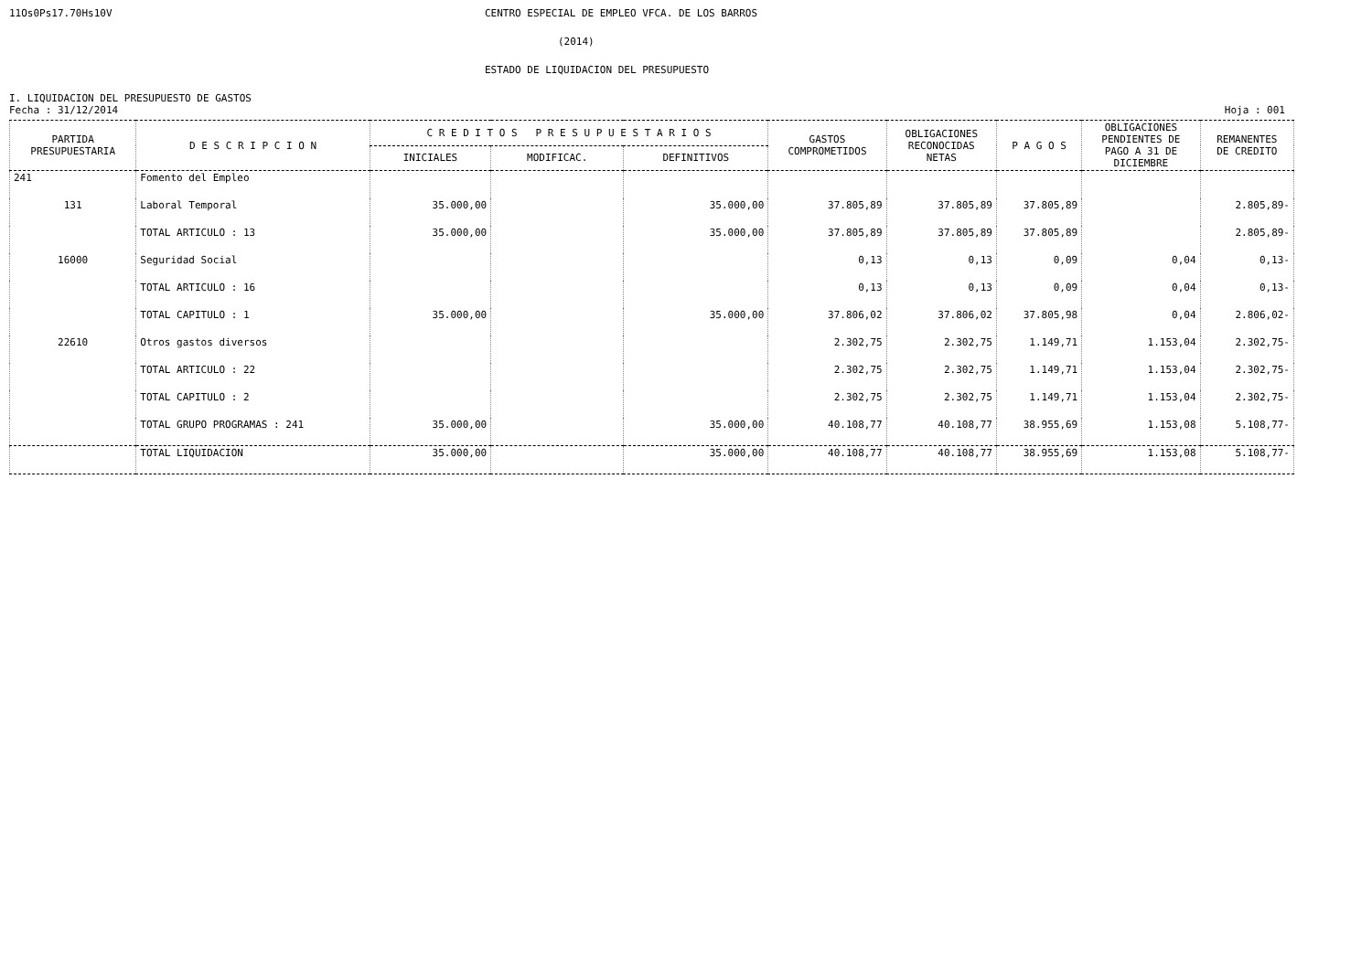11Os0Ps17.70Hs10V
CENTRO ESPECIAL DE EMPLEO VFCA. DE LOS BARROS
(2014)
ESTADO DE LIQUIDACION DEL PRESUPUESTO
I. LIQUIDACION DEL PRESUPUESTO DE GASTOS
Fecha : 31/12/2014 Hoja : 001
| PARTIDA PRESUPUESTARIA | D E S C R I P C I O N | C R E D I T O S P R E S U P U E S T A R I O S | | | GASTOS COMPROMETIDOS | OBLIGACIONES RECONOCIDAS NETAS | P A G O S | OBLIGACIONES PENDIENTES DE PAGO A 31 DE DICIEMBRE | REMANENTES DE CREDITO |
| --- | --- | --- | --- | --- | --- | --- | --- | --- | --- |
| | | INICIALES | MODIFICAC. | DEFINITIVOS | | | | | |
| 241 | Fomento del Empleo | | | | | | | | |
| 131 | Laboral Temporal | 35.000,00 | | 35.000,00 | 37.805,89 | 37.805,89 | 37.805,89 | | 2.805,89- |
| | TOTAL ARTICULO : 13 | 35.000,00 | | 35.000,00 | 37.805,89 | 37.805,89 | 37.805,89 | | 2.805,89- |
| 16000 | Seguridad Social | | | | 0,13 | 0,13 | 0,09 | 0,04 | 0,13- |
| | TOTAL ARTICULO : 16 | | | | 0,13 | 0,13 | 0,09 | 0,04 | 0,13- |
| | TOTAL CAPITULO : 1 | 35.000,00 | | 35.000,00 | 37.806,02 | 37.806,02 | 37.805,98 | 0,04 | 2.806,02- |
| 22610 | Otros gastos diversos | | | | 2.302,75 | 2.302,75 | 1.149,71 | 1.153,04 | 2.302,75- |
| | TOTAL ARTICULO : 22 | | | | 2.302,75 | 2.302,75 | 1.149,71 | 1.153,04 | 2.302,75- |
| | TOTAL CAPITULO : 2 | | | | 2.302,75 | 2.302,75 | 1.149,71 | 1.153,04 | 2.302,75- |
| | TOTAL GRUPO PROGRAMAS : 241 | 35.000,00 | | 35.000,00 | 40.108,77 | 40.108,77 | 38.955,69 | 1.153,08 | 5.108,77- |
| | TOTAL LIQUIDACION | 35.000,00 | | 35.000,00 | 40.108,77 | 40.108,77 | 38.955,69 | 1.153,08 | 5.108,77- |